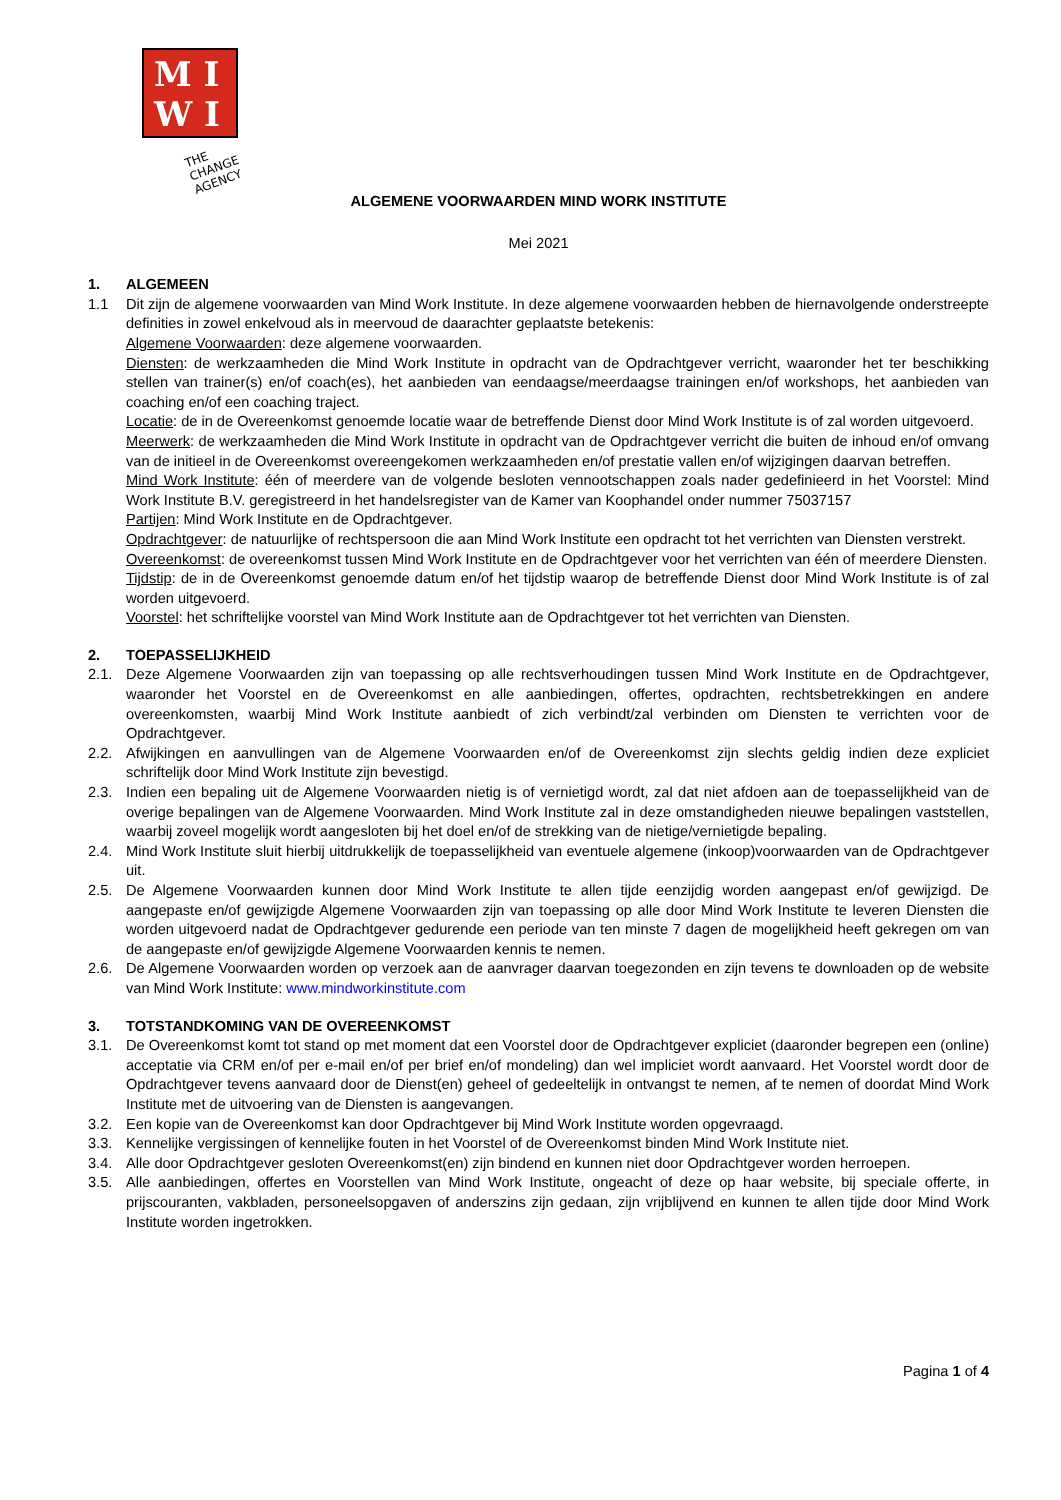M I
W I
THE CHANGE AGENCY
ALGEMENE VOORWAARDEN MIND WORK INSTITUTE
Mei 2021
1. ALGEMEEN
1.1 Dit zijn de algemene voorwaarden van Mind Work Institute. In deze algemene voorwaarden hebben de hiernavolgende onderstreepte definities in zowel enkelvoud als in meervoud de daarachter geplaatste betekenis:
Algemene Voorwaarden: deze algemene voorwaarden.
Diensten: de werkzaamheden die Mind Work Institute in opdracht van de Opdrachtgever verricht, waaronder het ter beschikking stellen van trainer(s) en/of coach(es), het aanbieden van eendaagse/meerdaagse trainingen en/of workshops, het aanbieden van coaching en/of een coaching traject.
Locatie: de in de Overeenkomst genoemde locatie waar de betreffende Dienst door Mind Work Institute is of zal worden uitgevoerd.
Meerwerk: de werkzaamheden die Mind Work Institute in opdracht van de Opdrachtgever verricht die buiten de inhoud en/of omvang van de initieel in de Overeenkomst overeengekomen werkzaamheden en/of prestatie vallen en/of wijzigingen daarvan betreffen.
Mind Work Institute: één of meerdere van de volgende besloten vennootschappen zoals nader gedefinieerd in het Voorstel: Mind Work Institute B.V. geregistreerd in het handelsregister van de Kamer van Koophandel onder nummer 75037157
Partijen: Mind Work Institute en de Opdrachtgever.
Opdrachtgever: de natuurlijke of rechtspersoon die aan Mind Work Institute een opdracht tot het verrichten van Diensten verstrekt.
Overeenkomst: de overeenkomst tussen Mind Work Institute en de Opdrachtgever voor het verrichten van één of meerdere Diensten.
Tijdstip: de in de Overeenkomst genoemde datum en/of het tijdstip waarop de betreffende Dienst door Mind Work Institute is of zal worden uitgevoerd.
Voorstel: het schriftelijke voorstel van Mind Work Institute aan de Opdrachtgever tot het verrichten van Diensten.
2. TOEPASSELIJKHEID
2.1. Deze Algemene Voorwaarden zijn van toepassing op alle rechtsverhoudingen tussen Mind Work Institute en de Opdrachtgever, waaronder het Voorstel en de Overeenkomst en alle aanbiedingen, offertes, opdrachten, rechtsbetrekkingen en andere overeenkomsten, waarbij Mind Work Institute aanbiedt of zich verbindt/zal verbinden om Diensten te verrichten voor de Opdrachtgever.
2.2. Afwijkingen en aanvullingen van de Algemene Voorwaarden en/of de Overeenkomst zijn slechts geldig indien deze expliciet schriftelijk door Mind Work Institute zijn bevestigd.
2.3. Indien een bepaling uit de Algemene Voorwaarden nietig is of vernietigd wordt, zal dat niet afdoen aan de toepasselijkheid van de overige bepalingen van de Algemene Voorwaarden. Mind Work Institute zal in deze omstandigheden nieuwe bepalingen vaststellen, waarbij zoveel mogelijk wordt aangesloten bij het doel en/of de strekking van de nietige/vernietigde bepaling.
2.4. Mind Work Institute sluit hierbij uitdrukkelijk de toepasselijkheid van eventuele algemene (inkoop)voorwaarden van de Opdrachtgever uit.
2.5. De Algemene Voorwaarden kunnen door Mind Work Institute te allen tijde eenzijdig worden aangepast en/of gewijzigd. De aangepaste en/of gewijzigde Algemene Voorwaarden zijn van toepassing op alle door Mind Work Institute te leveren Diensten die worden uitgevoerd nadat de Opdrachtgever gedurende een periode van ten minste 7 dagen de mogelijkheid heeft gekregen om van de aangepaste en/of gewijzigde Algemene Voorwaarden kennis te nemen.
2.6. De Algemene Voorwaarden worden op verzoek aan de aanvrager daarvan toegezonden en zijn tevens te downloaden op de website van Mind Work Institute: www.mindworkinstitute.com
3. TOTSTANDKOMING VAN DE OVEREENKOMST
3.1. De Overeenkomst komt tot stand op met moment dat een Voorstel door de Opdrachtgever expliciet (daaronder begrepen een (online) acceptatie via CRM en/of per e-mail en/of per brief en/of mondeling) dan wel impliciet wordt aanvaard. Het Voorstel wordt door de Opdrachtgever tevens aanvaard door de Dienst(en) geheel of gedeeltelijk in ontvangst te nemen, af te nemen of doordat Mind Work Institute met de uitvoering van de Diensten is aangevangen.
3.2. Een kopie van de Overeenkomst kan door Opdrachtgever bij Mind Work Institute worden opgevraagd.
3.3. Kennelijke vergissingen of kennelijke fouten in het Voorstel of de Overeenkomst binden Mind Work Institute niet.
3.4. Alle door Opdrachtgever gesloten Overeenkomst(en) zijn bindend en kunnen niet door Opdrachtgever worden herroepen.
3.5. Alle aanbiedingen, offertes en Voorstellen van Mind Work Institute, ongeacht of deze op haar website, bij speciale offerte, in prijscouranten, vakbladen, personeelsopgaven of anderszins zijn gedaan, zijn vrijblijvend en kunnen te allen tijde door Mind Work Institute worden ingetrokken.
Pagina 1 of 4